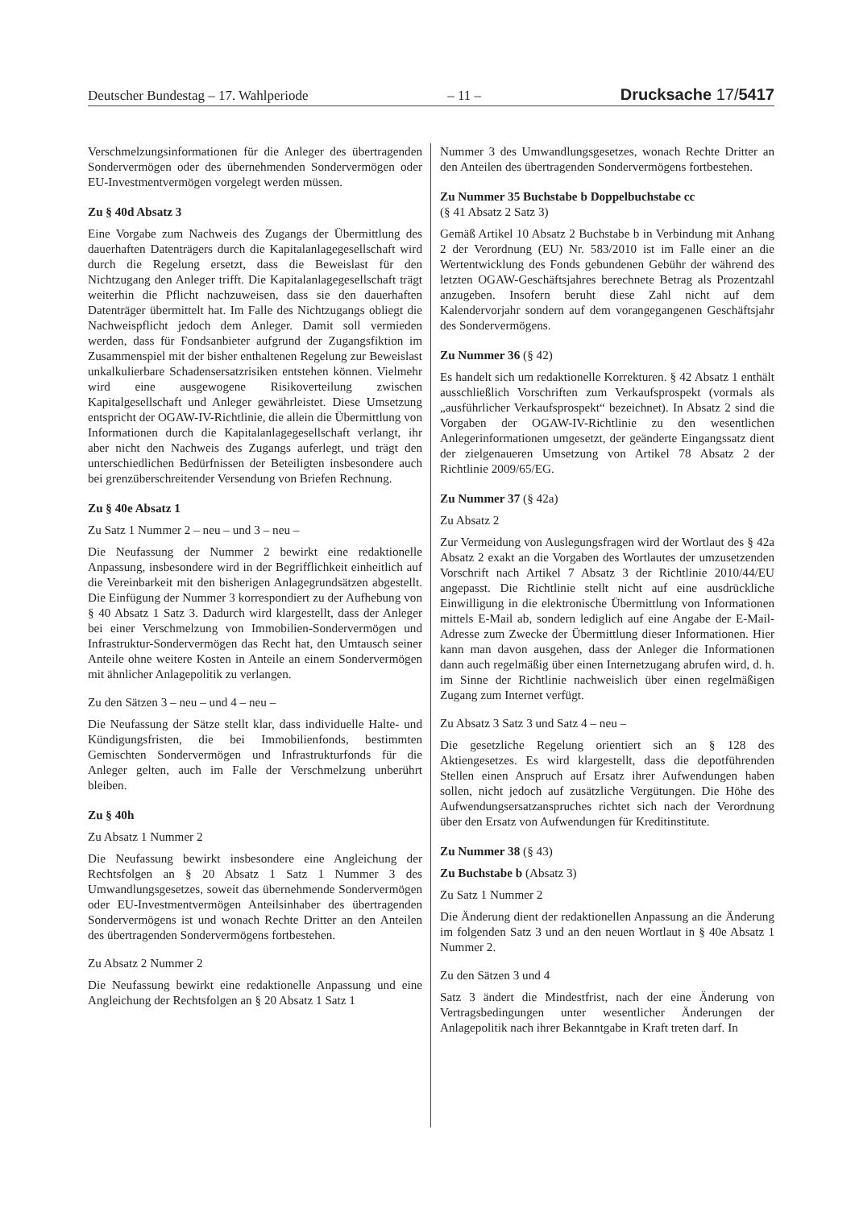Deutscher Bundestag – 17. Wahlperiode – 11 – Drucksache 17/5417
Verschmelzungsinformationen für die Anleger des übertragenden Sondervermögen oder des übernehmenden Sondervermögen oder EU-Investmentvermögen vorgelegt werden müssen.
Zu § 40d Absatz 3
Eine Vorgabe zum Nachweis des Zugangs der Übermittlung des dauerhaften Datenträgers durch die Kapitalanlagegesellschaft wird durch die Regelung ersetzt, dass die Beweislast für den Nichtzugang den Anleger trifft. Die Kapitalanlagegesellschaft trägt weiterhin die Pflicht nachzuweisen, dass sie den dauerhaften Datenträger übermittelt hat. Im Falle des Nichtzugangs obliegt die Nachweispflicht jedoch dem Anleger. Damit soll vermieden werden, dass für Fondsanbieter aufgrund der Zugangsfiktion im Zusammenspiel mit der bisher enthaltenen Regelung zur Beweislast unkalkulierbare Schadensersatzrisiken entstehen können. Vielmehr wird eine ausgewogene Risikoverteilung zwischen Kapitalgesellschaft und Anleger gewährleistet. Diese Umsetzung entspricht der OGAW-IV-Richtlinie, die allein die Übermittlung von Informationen durch die Kapitalanlagegesellschaft verlangt, ihr aber nicht den Nachweis des Zugangs auferlegt, und trägt den unterschiedlichen Bedürfnissen der Beteiligten insbesondere auch bei grenzüberschreitender Versendung von Briefen Rechnung.
Zu § 40e Absatz 1
Zu Satz 1 Nummer 2 – neu – und 3 – neu –
Die Neufassung der Nummer 2 bewirkt eine redaktionelle Anpassung, insbesondere wird in der Begrifflichkeit einheitlich auf die Vereinbarkeit mit den bisherigen Anlagegrundsätzen abgestellt. Die Einfügung der Nummer 3 korrespondiert zu der Aufhebung von § 40 Absatz 1 Satz 3. Dadurch wird klargestellt, dass der Anleger bei einer Verschmelzung von Immobilien-Sondervermögen und Infrastruktur-Sondervermögen das Recht hat, den Umtausch seiner Anteile ohne weitere Kosten in Anteile an einem Sondervermögen mit ähnlicher Anlagepolitik zu verlangen.
Zu den Sätzen 3 – neu – und 4 – neu –
Die Neufassung der Sätze stellt klar, dass individuelle Halte- und Kündigungsfristen, die bei Immobilienfonds, bestimmten Gemischten Sondervermögen und Infrastrukturfonds für die Anleger gelten, auch im Falle der Verschmelzung unberührt bleiben.
Zu § 40h
Zu Absatz 1 Nummer 2
Die Neufassung bewirkt insbesondere eine Angleichung der Rechtsfolgen an § 20 Absatz 1 Satz 1 Nummer 3 des Umwandlungsgesetzes, soweit das übernehmende Sondervermögen oder EU-Investmentvermögen Anteilsinhaber des übertragenden Sondervermögens ist und wonach Rechte Dritter an den Anteilen des übertragenden Sondervermögens fortbestehen.
Zu Absatz 2 Nummer 2
Die Neufassung bewirkt eine redaktionelle Anpassung und eine Angleichung der Rechtsfolgen an § 20 Absatz 1 Satz 1
Nummer 3 des Umwandlungsgesetzes, wonach Rechte Dritter an den Anteilen des übertragenden Sondervermögens fortbestehen.
Zu Nummer 35 Buchstabe b Doppelbuchstabe cc
(§ 41 Absatz 2 Satz 3)
Gemäß Artikel 10 Absatz 2 Buchstabe b in Verbindung mit Anhang 2 der Verordnung (EU) Nr. 583/2010 ist im Falle einer an die Wertentwicklung des Fonds gebundenen Gebühr der während des letzten OGAW-Geschäftsjahres berechnete Betrag als Prozentzahl anzugeben. Insofern beruht diese Zahl nicht auf dem Kalendervorjahr sondern auf dem vorangegangenen Geschäftsjahr des Sondervermögens.
Zu Nummer 36 (§ 42)
Es handelt sich um redaktionelle Korrekturen. § 42 Absatz 1 enthält ausschließlich Vorschriften zum Verkaufsprospekt (vormals als „ausführlicher Verkaufsprospekt“ bezeichnet). In Absatz 2 sind die Vorgaben der OGAW-IV-Richtlinie zu den wesentlichen Anlegerinformationen umgesetzt, der geänderte Eingangssatz dient der zielgenaueren Umsetzung von Artikel 78 Absatz 2 der Richtlinie 2009/65/EG.
Zu Nummer 37 (§ 42a)
Zu Absatz 2
Zur Vermeidung von Auslegungsfragen wird der Wortlaut des § 42a Absatz 2 exakt an die Vorgaben des Wortlautes der umzusetzenden Vorschrift nach Artikel 7 Absatz 3 der Richtlinie 2010/44/EU angepasst. Die Richtlinie stellt nicht auf eine ausdrückliche Einwilligung in die elektronische Übermittlung von Informationen mittels E-Mail ab, sondern lediglich auf eine Angabe der E-Mail-Adresse zum Zwecke der Übermittlung dieser Informationen. Hier kann man davon ausgehen, dass der Anleger die Informationen dann auch regelmäßig über einen Internetzugang abrufen wird, d. h. im Sinne der Richtlinie nachweislich über einen regelmäßigen Zugang zum Internet verfügt.
Zu Absatz 3 Satz 3 und Satz 4 – neu –
Die gesetzliche Regelung orientiert sich an § 128 des Aktiengesetzes. Es wird klargestellt, dass die depotführenden Stellen einen Anspruch auf Ersatz ihrer Aufwendungen haben sollen, nicht jedoch auf zusätzliche Vergütungen. Die Höhe des Aufwendungsersatzanspruches richtet sich nach der Verordnung über den Ersatz von Aufwendungen für Kreditinstitute.
Zu Nummer 38 (§ 43)
Zu Buchstabe b (Absatz 3)
Zu Satz 1 Nummer 2
Die Änderung dient der redaktionellen Anpassung an die Änderung im folgenden Satz 3 und an den neuen Wortlaut in § 40e Absatz 1 Nummer 2.
Zu den Sätzen 3 und 4
Satz 3 ändert die Mindestfrist, nach der eine Änderung von Vertragsbedingungen unter wesentlicher Änderungen der Anlagepolitik nach ihrer Bekanntgabe in Kraft treten darf. In